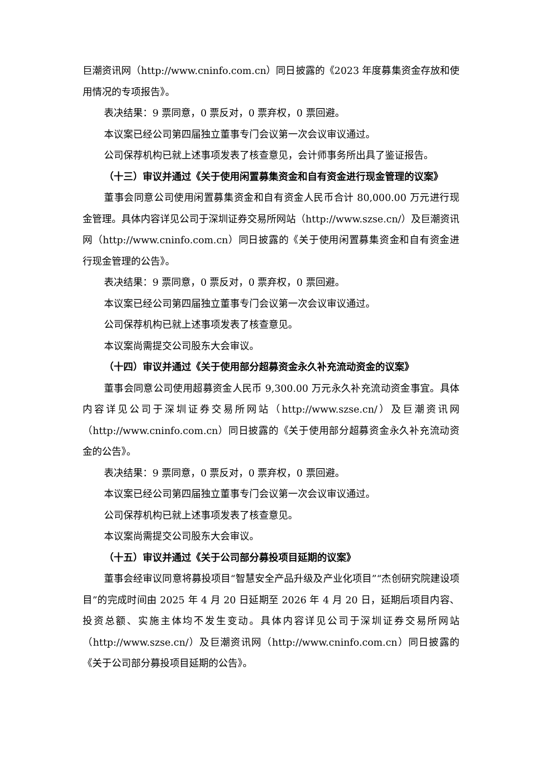巨潮资讯网（http://www.cninfo.com.cn）同日披露的《2023 年度募集资金存放和使用情况的专项报告》。
表决结果：9 票同意，0 票反对，0 票弃权，0 票回避。
本议案已经公司第四届独立董事专门会议第一次会议审议通过。
公司保荐机构已就上述事项发表了核查意见，会计师事务所出具了鉴证报告。
（十三）审议并通过《关于使用闲置募集资金和自有资金进行现金管理的议案》
董事会同意公司使用闲置募集资金和自有资金人民币合计 80,000.00 万元进行现金管理。具体内容详见公司于深圳证券交易所网站（http://www.szse.cn/）及巨潮资讯网（http://www.cninfo.com.cn）同日披露的《关于使用闲置募集资金和自有资金进行现金管理的公告》。
表决结果：9 票同意，0 票反对，0 票弃权，0 票回避。
本议案已经公司第四届独立董事专门会议第一次会议审议通过。
公司保荐机构已就上述事项发表了核查意见。
本议案尚需提交公司股东大会审议。
（十四）审议并通过《关于使用部分超募资金永久补充流动资金的议案》
董事会同意公司使用超募资金人民币 9,300.00 万元永久补充流动资金事宜。具体内容详见公司于深圳证券交易所网站（http://www.szse.cn/）及巨潮资讯网（http://www.cninfo.com.cn）同日披露的《关于使用部分超募资金永久补充流动资金的公告》。
表决结果：9 票同意，0 票反对，0 票弃权，0 票回避。
本议案已经公司第四届独立董事专门会议第一次会议审议通过。
公司保荐机构已就上述事项发表了核查意见。
本议案尚需提交公司股东大会审议。
（十五）审议并通过《关于公司部分募投项目延期的议案》
董事会经审议同意将募投项目“智慧安全产品升级及产业化项目”“杰创研究院建设项目”的完成时间由 2025 年 4 月 20 日延期至 2026 年 4 月 20 日，延期后项目内容、投资总额、实施主体均不发生变动。具体内容详见公司于深圳证券交易所网站（http://www.szse.cn/）及巨潮资讯网（http://www.cninfo.com.cn）同日披露的《关于公司部分募投项目延期的公告》。